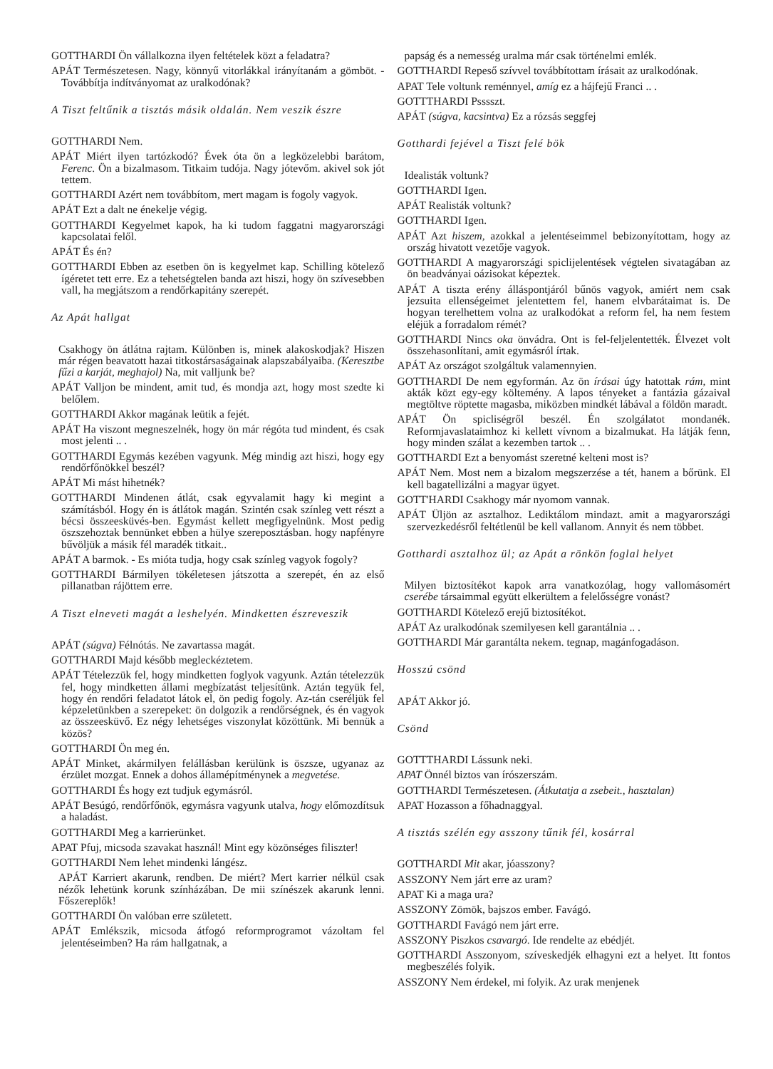GOTTHARDI Ön vállalkozna ilyen feltételek közt a feladatra?
APÁT Természetesen. Nagy, könnyű vitorlákkal irányítanám a gömböt. - Továbbítja indítványomat az uralkodónak?
A Tiszt feltűnik a tisztás másik oldalán. Nem veszik észre
GOTTHARDI Nem.
APÁT Miért ilyen tartózkodó? Évek óta ön a legközelebbi barátom, Ferenc. Ön a bizalmasom. Titkaim tudója. Nagy jótevőm. akivel sok jót tettem.
GOTTHARDI Azért nem továbbítom, mert magam is fogoly vagyok.
APÁT Ezt a dalt ne énekelje végig.
GOTTHARDI Kegyelmet kapok, ha ki tudom faggatni magyarországi kapcsolatai felől.
APÁT És én?
GOTTHARDI Ebben az esetben ön is kegyelmet kap. Schilling kötelező ígéretet tett erre. Ez a tehetségtelen banda azt hiszi, hogy ön szívesebben vall, ha megjátszom a rendőrkapitány szerepét.
Az Apát hallgat
Csakhogy ön átlátna rajtam. Különben is, minek alakoskodjak? Hiszen már régen beavatott hazai titkostársaságainak alapszabályaiba. (Keresztbe fűzi a karját, meghajol) Na, mit valljunk be?
APÁT Valljon be mindent, amit tud, és mondja azt, hogy most szedte ki belőlem.
GOTTHARDI Akkor magának leütik a fejét.
APÁT Ha viszont megneszelnék, hogy ön már régóta tud mindent, és csak most jelenti .. .
GOTTHARDI Egymás kezében vagyunk. Még mindig azt hiszi, hogy egy rendőrfőnökkel beszél?
APÁT Mi mást hihetnék?
GOTTHARDI Mindenen átlát, csak egyvalamit hagy ki megint a számításból. Hogy én is átlátok magán. Szintén csak színleg vett részt a bécsi összeesküvés-ben. Egymást kellett megfigyelnünk. Most pedig öszszehoztak bennünket ebben a hülye szereposztásban. hogy napfényre bűvöljük a másik fél maradék titkait..
APÁT A barmok. - Es mióta tudja, hogy csak színleg vagyok fogoly?
GOTTHARDI Bármilyen tökéletesen játszotta a szerepét, én az első pillanatban rájöttem erre.
A Tiszt elneveti magát a leshelyén. Mindketten észreveszik
APÁT (súgva) Félnótás. Ne zavartassa magát.
GOTTHARDI Majd később megleckéztetem.
APÁT Tételezzük fel, hogy mindketten foglyok vagyunk. Aztán tételezzük fel, hogy mindketten állami megbízatást teljesítünk. Aztán tegyük fel, hogy én rendőri feladatot látok el, ön pedig fogoly. Az-tán cseréljük fel képzeletünkben a szerepeket: ön dolgozik a rendőrségnek, és én vagyok az összeesküvő. Ez négy lehetséges viszonylat közöttünk. Mi bennük a közös?
GOTTHARDI Ön meg én.
APÁT Minket, akármilyen felállásban kerülünk is öszsze, ugyanaz az érzület mozgat. Ennek a dohos államépítménynek a megvetése.
GOTTHARDI És hogy ezt tudjuk egymásról.
APÁT Besúgó, rendőrfőnök, egymásra vagyunk utalva, hogy előmozdítsuk a haladást.
GOTTHARDI Meg a karrierünket.
APAT Pfuj, micsoda szavakat használ! Mint egy közönséges filiszter!
GOTTHARDI Nem lehet mindenki lángész.
APÁT Karriert akarunk, rendben. De miért? Mert karrier nélkül csak nézők lehetünk korunk színházában. De mii színészek akarunk lenni. Főszereplők!
GOTTHARDI Ön valóban erre született.
APÁT Emlékszik, micsoda átfogó reformprogramot vázoltam fel jelentéseimben? Ha rám hallgatnak, a
papság és a nemesség uralma már csak történelmi emlék.
GOTTHARDI Repeső szívvel továbbítottam írásait az uralkodónak.
APAT Tele voltunk reménnyel, amíg ez a hájfejű Franci .. .
GOTTTHARDI Psssszt.
APÁT (súgva, kacsintva) Ez a rózsás seggfej
Gotthardi fejével a Tiszt felé bök
Idealisták voltunk?
GOTTHARDI Igen.
APÁT Realisták voltunk?
GOTTHARDI Igen.
APÁT Azt hiszem, azokkal a jelentéseimmel bebizonyítottam, hogy az ország hivatott vezetője vagyok.
GOTTHARDI A magyarországi spiclijelentések végtelen sivatagában az ön beadványai oázisokat képeztek.
APÁT A tiszta erény álláspontjáról bűnös vagyok, amiért nem csak jezsuita ellenségeimet jelentettem fel, hanem elvbarátaimat is. De hogyan terelhettem volna az uralkodókat a reform fel, ha nem festem eléjük a forradalom rémét?
GOTTHARDI Nincs oka önvádra. Ont is fel-feljelentették. Élvezet volt összehasonlítani, amit egymásról írtak.
APÁT Az országot szolgáltuk valamennyien.
GOTTHARDI De nem egyformán. Az ön írásai úgy hatottak rám, mint akták közt egy-egy költemény. A lapos tényeket a fantázia gázaival megtöltve röptette magasba, miközben mindkét lábával a földön maradt.
APÁT Ön spicliségről beszél. Én szolgálatot mondanék. Reformjavaslataimhoz ki kellett vívnom a bizalmukat. Ha látják fenn, hogy minden szálat a kezemben tartok .. .
GOTTHARDI Ezt a benyomást szeretné kelteni most is?
APÁT Nem. Most nem a bizalom megszerzése a tét, hanem a bőrünk. El kell bagatellizálni a magyar ügyet.
GOTT'HARDI Csakhogy már nyomom vannak.
APÁT Üljön az asztalhoz. Lediktálom mindazt. amit a magyarországi szervezkedésről feltétlenül be kell vallanom. Annyit és nem többet.
Gotthardi asztalhoz ül; az Apát a rönkön foglal helyet
Milyen biztosítékot kapok arra vanatkozólag, hogy vallomásomért cserébe társaimmal együtt elkerültem a felelősségre vonást?
GOTTHARDI Kötelező erejű biztosítékot.
APÁT Az uralkodónak szemilyesen kell garantálnia .. .
GOTTHARDI Már garantálta nekem. tegnap, magánfogadáson.
Hosszú csönd
APÁT Akkor jó.
Csönd
GOTTTHARDI Lássunk neki.
APAT Önnél biztos van írószerszám.
GOTTHARDI Természetesen. (Átkutatja a zsebeit., hasztalan)
APAT Hozasson a főhadnaggyal.
A tisztás szélén egy asszony tűnik fél, kosárral
GOTTHARDI Mit akar, jóasszony?
ASSZONY Nem járt erre az uram?
APAT Ki a maga ura?
ASSZONY Zömök, bajszos ember. Favágó.
GOTTHARDI Favágó nem járt erre.
ASSZONY Piszkos csavargó. Ide rendelte az ebédjét.
GOTTHARDI Asszonyom, szíveskedjék elhagyni ezt a helyet. Itt fontos megbeszélés folyik.
ASSZONY Nem érdekel, mi folyik. Az urak menjenek